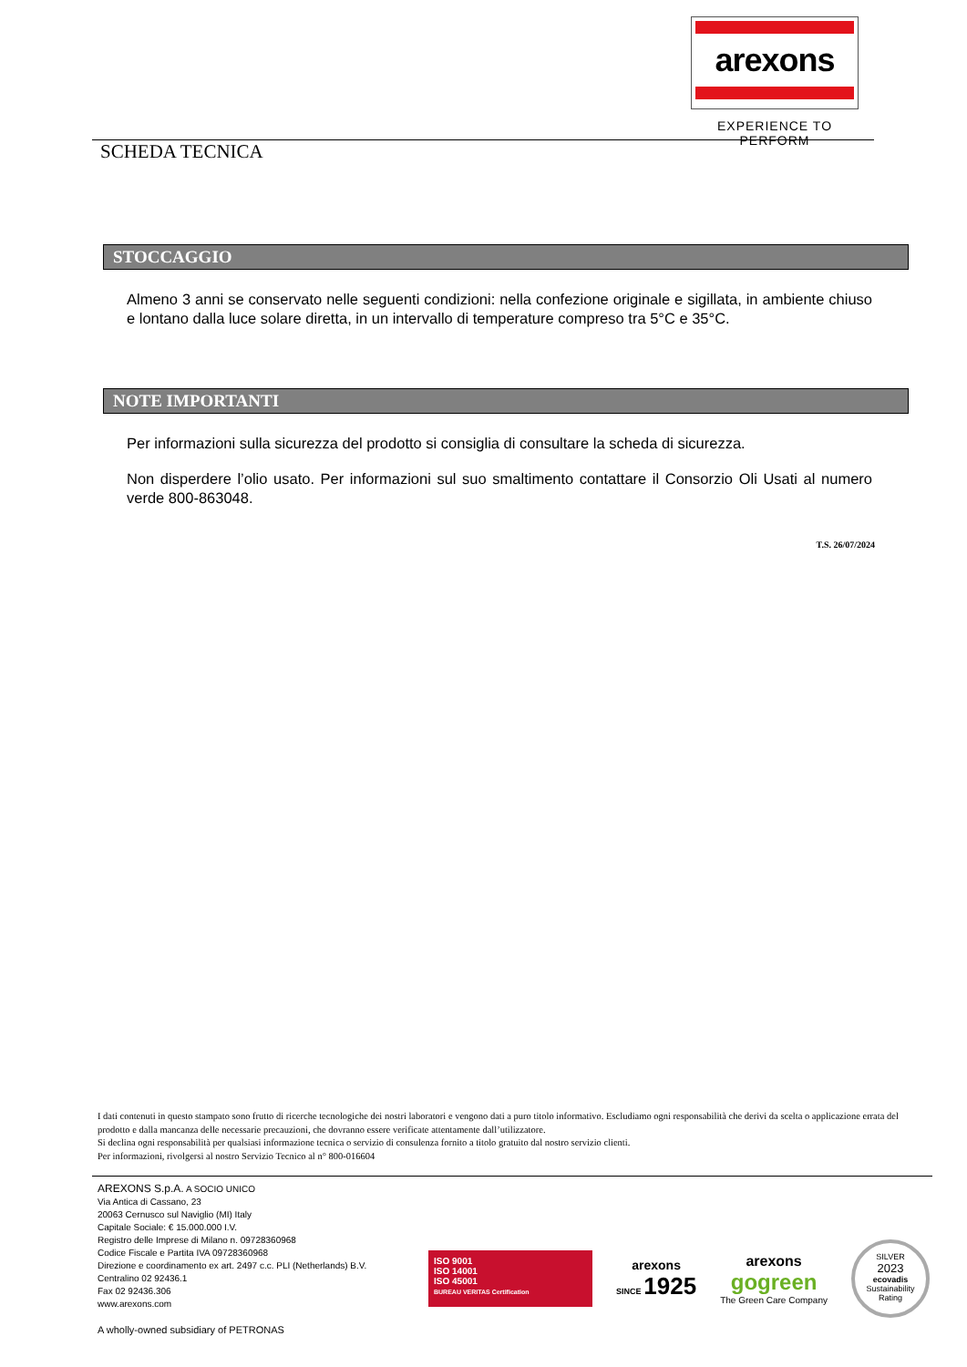arexons
EXPERIENCE TO PERFORM
SCHEDA TECNICA
STOCCAGGIO
Almeno 3 anni se conservato nelle seguenti condizioni: nella confezione originale e sigillata, in ambiente chiuso e lontano dalla luce solare diretta, in un intervallo di temperature compreso tra 5°C e 35°C.
NOTE IMPORTANTI
Per informazioni sulla sicurezza del prodotto si consiglia di consultare la scheda di sicurezza.
Non disperdere l’olio usato. Per informazioni sul suo smaltimento contattare il Consorzio Oli Usati al numero verde 800-863048.
T.S. 26/07/2024
I dati contenuti in questo stampato sono frutto di ricerche tecnologiche dei nostri laboratori e vengono dati a puro titolo informativo. Escludiamo ogni responsabilità che derivi da scelta o applicazione errata del prodotto e dalla mancanza delle necessarie precauzioni, che dovranno essere verificate attentamente dall’utilizzatore.
Si declina ogni responsabilità per qualsiasi informazione tecnica o servizio di consulenza fornito a titolo gratuito dal nostro servizio clienti.
Per informazioni, rivolgersi al nostro Servizio Tecnico al n° 800-016604
AREXONS S.p.A. A SOCIO UNICO
Via Antica di Cassano, 23
20063 Cernusco sul Naviglio (MI) Italy
Capitale Sociale: € 15.000.000 I.V.
Registro delle Imprese di Milano n. 09728360968
Codice Fiscale e Partita IVA 09728360968
Direzione e coordinamento ex art. 2497 c.c. PLI (Netherlands) B.V.
Centralino 02 92436.1
Fax 02 92436.306
www.arexons.com
A wholly-owned subsidiary of PETRONAS
ISO 9001
ISO 14001
ISO 45001
BUREAU VERITAS Certification
arexons
SINCE 1925
arexons
gogreen
The Green Care Company
SILVER
2023
ecovadis
Sustainability Rating